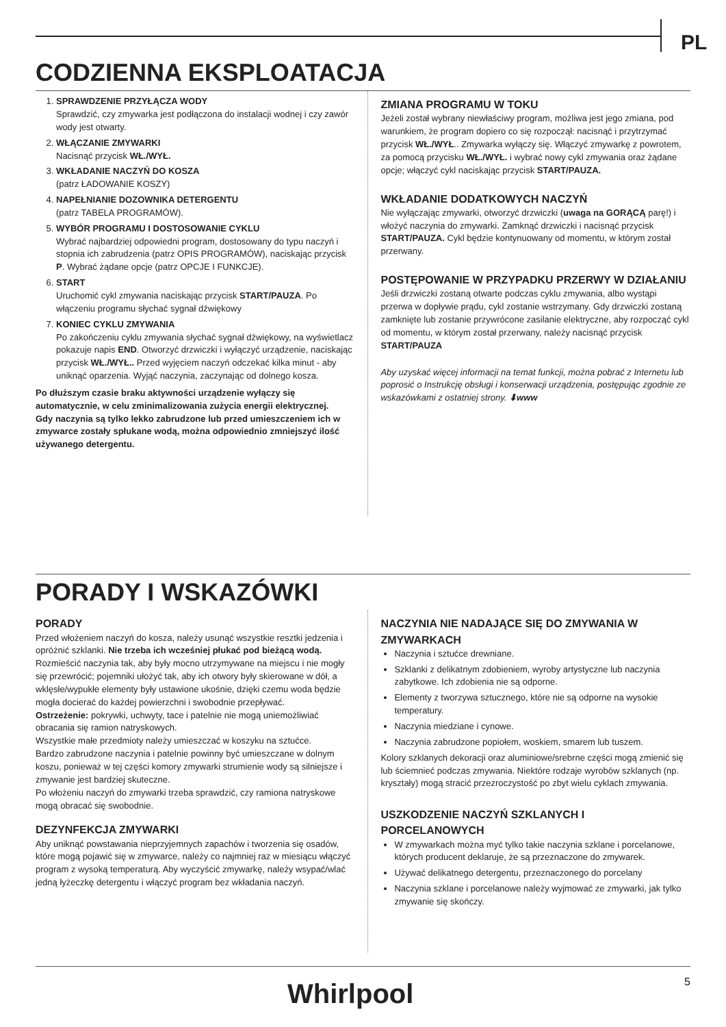PL
CODZIENNA EKSPLOATACJA
1. SPRAWDZENIE PRZYŁĄCZA WODY
Sprawdzić, czy zmywarka jest podłączona do instalacji wodnej i czy zawór wody jest otwarty.
2. WŁĄCZANIE ZMYWARKI
Nacisnąć przycisk WŁ./WYŁ.
3. WKŁADANIE NACZYŃ DO KOSZA
(patrz ŁADOWANIE KOSZY)
4. NAPEŁNIANIE DOZOWNIKA DETERGENTU
(patrz TABELA PROGRAMÓW).
5. WYBÓR PROGRAMU I DOSTOSOWANIE CYKLU
Wybrać najbardziej odpowiedni program, dostosowany do typu naczyń i stopnia ich zabrudzenia (patrz OPIS PROGRAMÓW), naciskając przycisk P. Wybrać żądane opcje (patrz OPCJE I FUNKCJE).
6. START
Uruchomić cykl zmywania naciskając przycisk START/PAUZA. Po włączeniu programu słychać sygnał dźwiękowy
7. KONIEC CYKLU ZMYWANIA
Po zakończeniu cyklu zmywania słychać sygnał dźwiękowy, na wyświetlacz pokazuje napis END. Otworzyć drzwiczki i wyłączyć urządzenie, naciskając przycisk WŁ./WYŁ.. Przed wyjęciem naczyń odczekać kilka minut - aby uniknąć oparzenia. Wyjąć naczynia, zaczynając od dolnego kosza.
Po dłuższym czasie braku aktywności urządzenie wyłączy się automatycznie, w celu zminimalizowania zużycia energii elektrycznej.
Gdy naczynia są tylko lekko zabrudzone lub przed umieszczeniem ich w zmywarce zostały spłukane wodą, można odpowiednio zmniejszyć ilość używanego detergentu.
ZMIANA PROGRAMU W TOKU
Jeżeli został wybrany niewłaściwy program, możliwa jest jego zmiana, pod warunkiem, że program dopiero co się rozpoczął: nacisnąć i przytrzymać przycisk WŁ./WYŁ.. Zmywarka wyłączy się. Włączyć zmywarkę z powrotem, za pomocą przycisku WŁ./WYŁ. i wybrać nowy cykl zmywania oraz żądane opcje; włączyć cykl naciskając przycisk START/PAUZA.
WKŁADANIE DODATKOWYCH NACZYŃ
Nie wyłączając zmywarki, otworzyć drzwiczki (uwaga na GORĄCĄ parę!) i włożyć naczynia do zmywarki. Zamknąć drzwiczki i nacisnąć przycisk START/PAUZA. Cykl będzie kontynuowany od momentu, w którym został przerwany.
POSTĘPOWANIE W PRZYPADKU PRZERWY W DZIAŁANIU
Jeśli drzwiczki zostaną otwarte podczas cyklu zmywania, albo wystąpi przerwa w dopływie prądu, cykl zostanie wstrzymany. Gdy drzwiczki zostaną zamknięte lub zostanie przywrócone zasilanie elektryczne, aby rozpocząć cykl od momentu, w którym został przerwany, należy nacisnąć przycisk START/PAUZA
Aby uzyskać więcej informacji na temat funkcji, można pobrać z Internetu lub poprosić o Instrukcję obsługi i konserwacji urządzenia, postępując zgodnie ze wskazówkami z ostatniej strony. ⬇www
PORADY I WSKAZÓWKI
PORADY
Przed włożeniem naczyń do kosza, należy usunąć wszystkie resztki jedzenia i opróżnić szklanki. Nie trzeba ich wcześniej płukać pod bieżącą wodą.
Rozmieścić naczynia tak, aby były mocno utrzymywane na miejscu i nie mogły się przewrócić; pojemniki ułożyć tak, aby ich otwory były skierowane w dół, a wklęsłe/wypukłe elementy były ustawione ukośnie, dzięki czemu woda będzie mogła docierać do każdej powierzchni i swobodnie przepływać.
Ostrzeżenie: pokrywki, uchwyty, tace i patelnie nie mogą uniemożliwiać obracania się ramion natryskowych.
Wszystkie małe przedmioty należy umieszczać w koszyku na sztućce.
Bardzo zabrudzone naczynia i patelnie powinny być umieszczane w dolnym koszu, ponieważ w tej części komory zmywarki strumienie wody są silniejsze i zmywanie jest bardziej skuteczne.
Po włożeniu naczyń do zmywarki trzeba sprawdzić, czy ramiona natryskowe mogą obracać się swobodnie.
DEZYNFEKCJA ZMYWARKI
Aby uniknąć powstawania nieprzyjemnych zapachów i tworzenia się osadów, które mogą pojawić się w zmywarce, należy co najmniej raz w miesiącu włączyć program z wysoką temperaturą. Aby wyczyścić zmywarkę, należy wsypać/wlać jedną łyżeczkę detergentu i włączyć program bez wkładania naczyń.
NACZYNIA NIE NADAJĄCE SIĘ DO ZMYWANIA W ZMYWARKACH
Naczynia i sztućce drewniane.
Szklanki z delikatnym zdobieniem, wyroby artystyczne lub naczynia zabytkowe. Ich zdobienia nie są odporne.
Elementy z tworzywa sztucznego, które nie są odporne na wysokie temperatury.
Naczynia miedziane i cynowe.
Naczynia zabrudzone popiołem, woskiem, smarem lub tuszem.
Kolory szklanych dekoracji oraz aluminiowe/srebrne części mogą zmienić się lub ściemnieć podczas zmywania. Niektóre rodzaje wyrobów szklanych (np. kryształy) mogą stracić przezroczystość po zbyt wielu cyklach zmywania.
USZKODZENIE NACZYŃ SZKLANYCH I PORCELANOWYCH
W zmywarkach można myć tylko takie naczynia szklane i porcelanowe, których producent deklaruje, że są przeznaczone do zmywarek.
Używać delikatnego detergentu, przeznaczonego do porcelany
Naczynia szklane i porcelanowe należy wyjmować ze zmywarki, jak tylko zmywanie się skończy.
Whirlpool 5